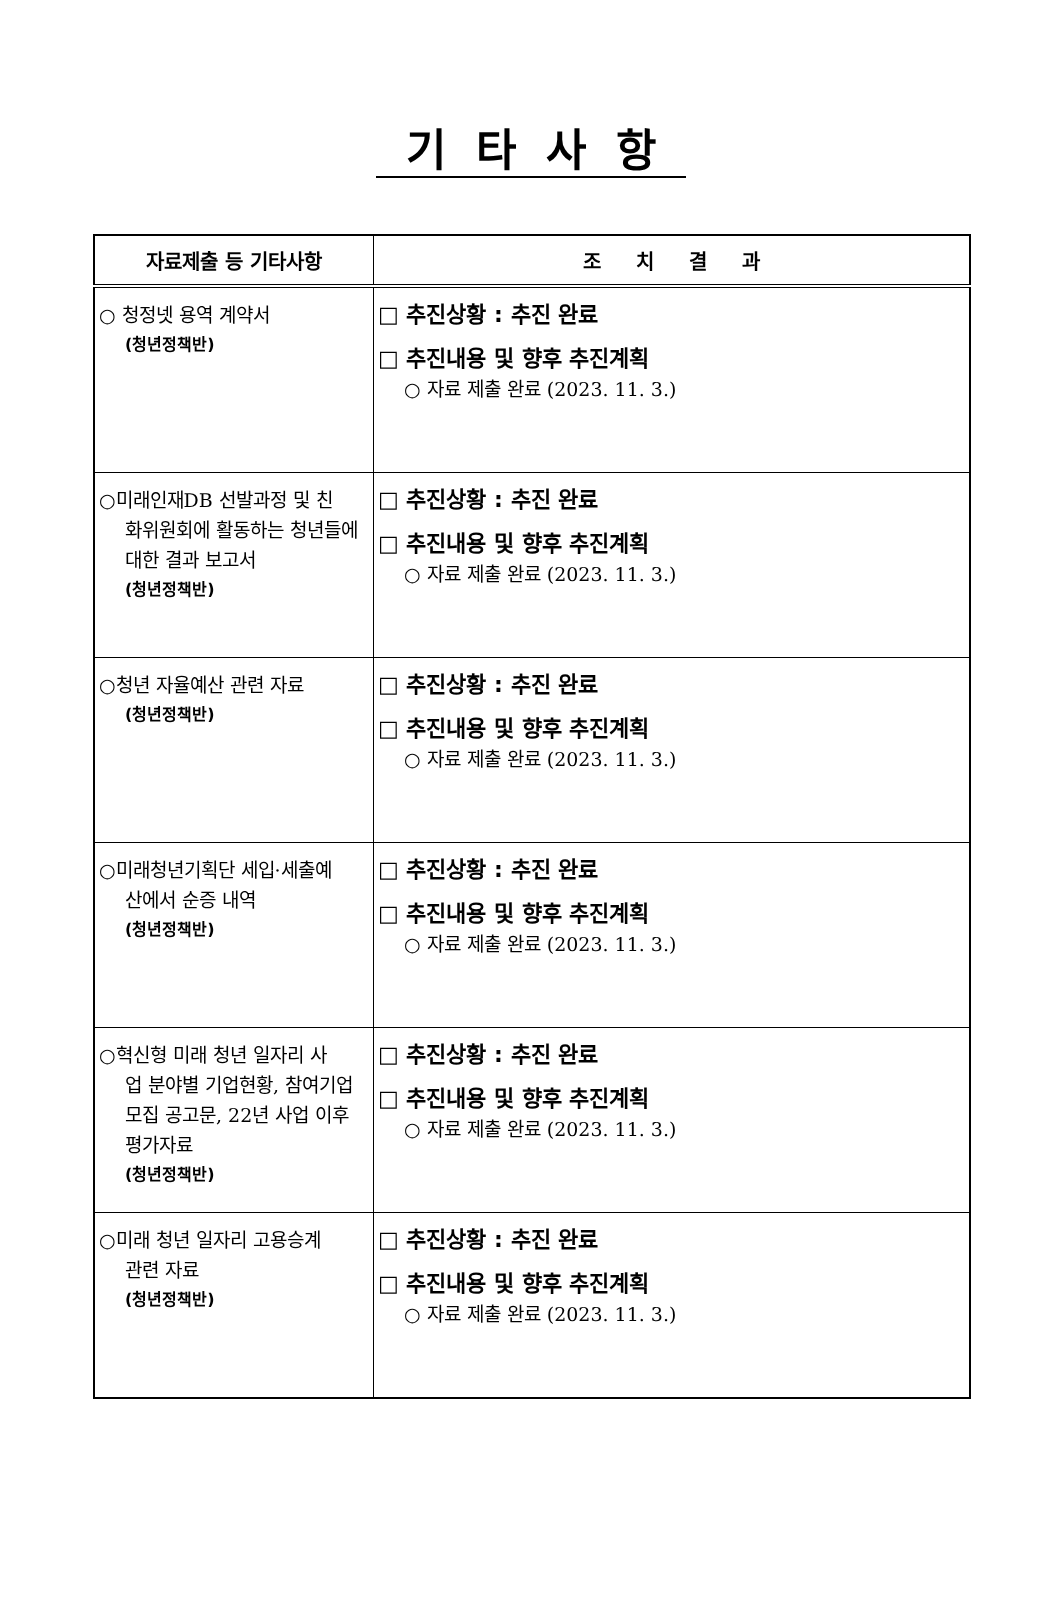기타사항
| 자료제출 등 기타사항 | 조 치 결 과 |
| --- | --- |
| ○ 청정넷 용역 계약서 (청년정책반) | □ 추진상황 : 추진 완료 □ 추진내용 및 향후 추진계획 ○ 자료 제출 완료 (2023. 11. 3.) |
| ○미래인재DB 선발과정 및 친 화위원회에 활동하는 청년들에 대한 결과 보고서 (청년정책반) | □ 추진상황 : 추진 완료 □ 추진내용 및 향후 추진계획 ○ 자료 제출 완료 (2023. 11. 3.) |
| ○청년 자율예산 관련 자료 (청년정책반) | □ 추진상황 : 추진 완료 □ 추진내용 및 향후 추진계획 ○ 자료 제출 완료 (2023. 11. 3.) |
| ○미래청년기획단 세입·세출예 산에서 순증 내역 (청년정책반) | □ 추진상황 : 추진 완료 □ 추진내용 및 향후 추진계획 ○ 자료 제출 완료 (2023. 11. 3.) |
| ○혁신형 미래 청년 일자리 사 업 분야별 기업현황, 참여기업 모집 공고문, 22년 사업 이후 평가자료 (청년정책반) | □ 추진상황 : 추진 완료 □ 추진내용 및 향후 추진계획 ○ 자료 제출 완료 (2023. 11. 3.) |
| ○미래 청년 일자리 고용승계 관련 자료 (청년정책반) | □ 추진상황 : 추진 완료 □ 추진내용 및 향후 추진계획 ○ 자료 제출 완료 (2023. 11. 3.) |